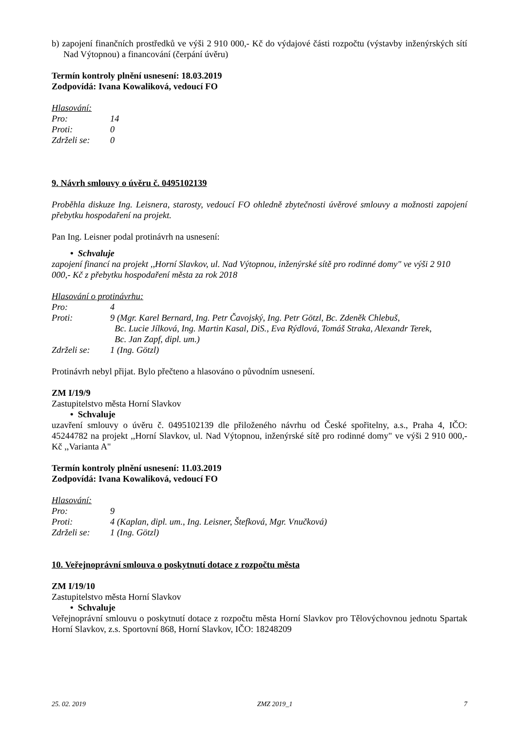b) zapojení finančních prostředků ve výši 2 910 000,- Kč do výdajové části rozpočtu (výstavby inženýrských sítí Nad Výtopnou) a financování (čerpání úvěru)
Termín kontroly plnění usnesení: 18.03.2019
Zodpovídá: Ivana Kowaliková, vedoucí FO
Hlasování:
| Pro: | 14 |
| Proti: | 0 |
| Zdrželi se: | 0 |
9. Návrh smlouvy o úvěru č. 0495102139
Proběhla diskuze Ing. Leisnera, starosty, vedoucí FO ohledně zbytečnosti úvěrové smlouvy a možnosti zapojení přebytku hospodaření na projekt.
Pan Ing. Leisner podal protinávrh na usnesení:
• Schvaluje
zapojení financí na projekt ,,Horní Slavkov, ul. Nad Výtopnou, inženýrské sítě pro rodinné domy" ve výši 2 910 000,- Kč z přebytku hospodaření města za rok 2018
Hlasování o protinávrhu:
| Pro: | 4 |
| Proti: | 9 (Mgr. Karel Bernard, Ing. Petr Čavojský, Ing. Petr Götzl, Bc. Zdeněk Chlebuš, Bc. Lucie Jílková, Ing. Martin Kasal, DiS., Eva Rýdlová, Tomáš Straka, Alexandr Terek, Bc. Jan Zapf, dipl. um.) |
| Zdrželi se: | 1 (Ing. Götzl) |
Protinávrh nebyl přijat. Bylo přečteno a hlasováno o původním usnesení.
ZM I/19/9
Zastupitelstvo města Horní Slavkov
• Schvaluje
uzavření smlouvy o úvěru č. 0495102139 dle přiloženého návrhu od České spořitelny, a.s., Praha 4, IČO: 45244782 na projekt ,,Horní Slavkov, ul. Nad Výtopnou, inženýrské sítě pro rodinné domy" ve výši 2 910 000,- Kč ,,Varianta A"
Termín kontroly plnění usnesení: 11.03.2019
Zodpovídá: Ivana Kowaliková, vedoucí FO
Hlasování:
| Pro: | 9 |
| Proti: | 4 (Kaplan, dipl. um., Ing. Leisner, Štefková, Mgr. Vnučková) |
| Zdrželi se: | 1 (Ing. Götzl) |
10. Veřejnoprávní smlouva o poskytnutí dotace z rozpočtu města
ZM I/19/10
Zastupitelstvo města Horní Slavkov
• Schvaluje
Veřejnoprávní smlouvu o poskytnutí dotace z rozpočtu města Horní Slavkov pro Tělovýchovnou jednotu Spartak Horní Slavkov, z.s. Sportovní 868, Horní Slavkov, IČO: 18248209
25. 02. 2019 ZMZ 2019_1 7